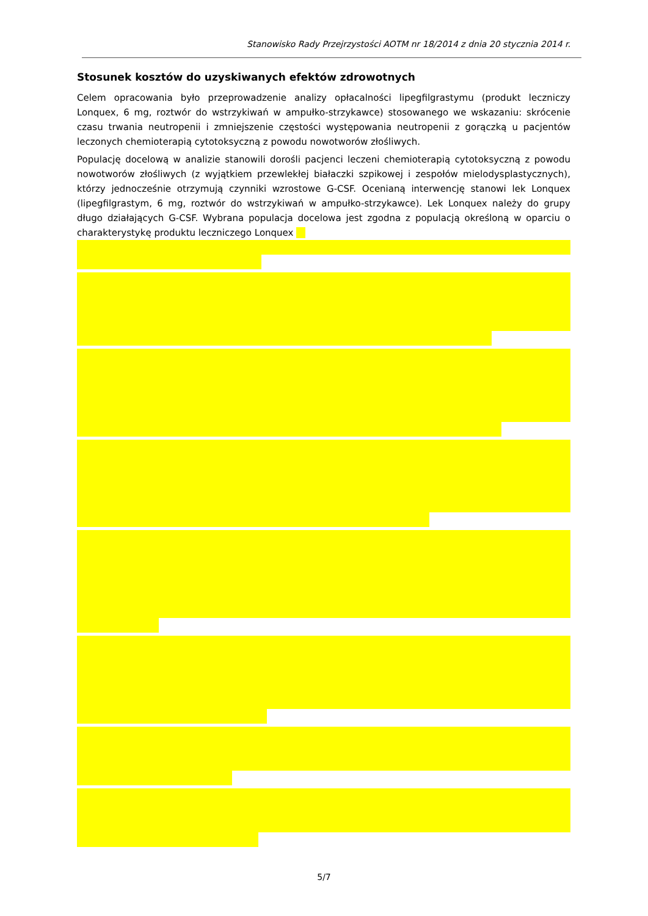Stanowisko Rady Przejrzystości AOTM nr 18/2014 z dnia 20 stycznia 2014 r.
Stosunek kosztów do uzyskiwanych efektów zdrowotnych
Celem opracowania było przeprowadzenie analizy opłacalności lipegfilgrastymu (produkt leczniczy Lonquex, 6 mg, roztwór do wstrzykiwań w ampułko-strzykawce) stosowanego we wskazaniu: skrócenie czasu trwania neutropenii i zmniejszenie częstości występowania neutropenii z gorączką u pacjentów leczonych chemioterapią cytotoksyczną z powodu nowotworów złośliwych.
Populację docelową w analizie stanowili dorośli pacjenci leczeni chemioterapią cytotoksyczną z powodu nowotworów złośliwych (z wyjątkiem przewlekłej białaczki szpikowej i zespołów mielodysplastycznych), którzy jednocześnie otrzymują czynniki wzrostowe G-CSF. Ocenianą interwencję stanowi lek Lonquex (lipegfilgrastym, 6 mg, roztwór do wstrzykiwań w ampułko-strzykawce). Lek Lonquex należy do grupy długo działających G-CSF. Wybrana populacja docelowa jest zgodna z populacją określoną w oparciu o charakterystykę produktu leczniczego Lonquex
5/7